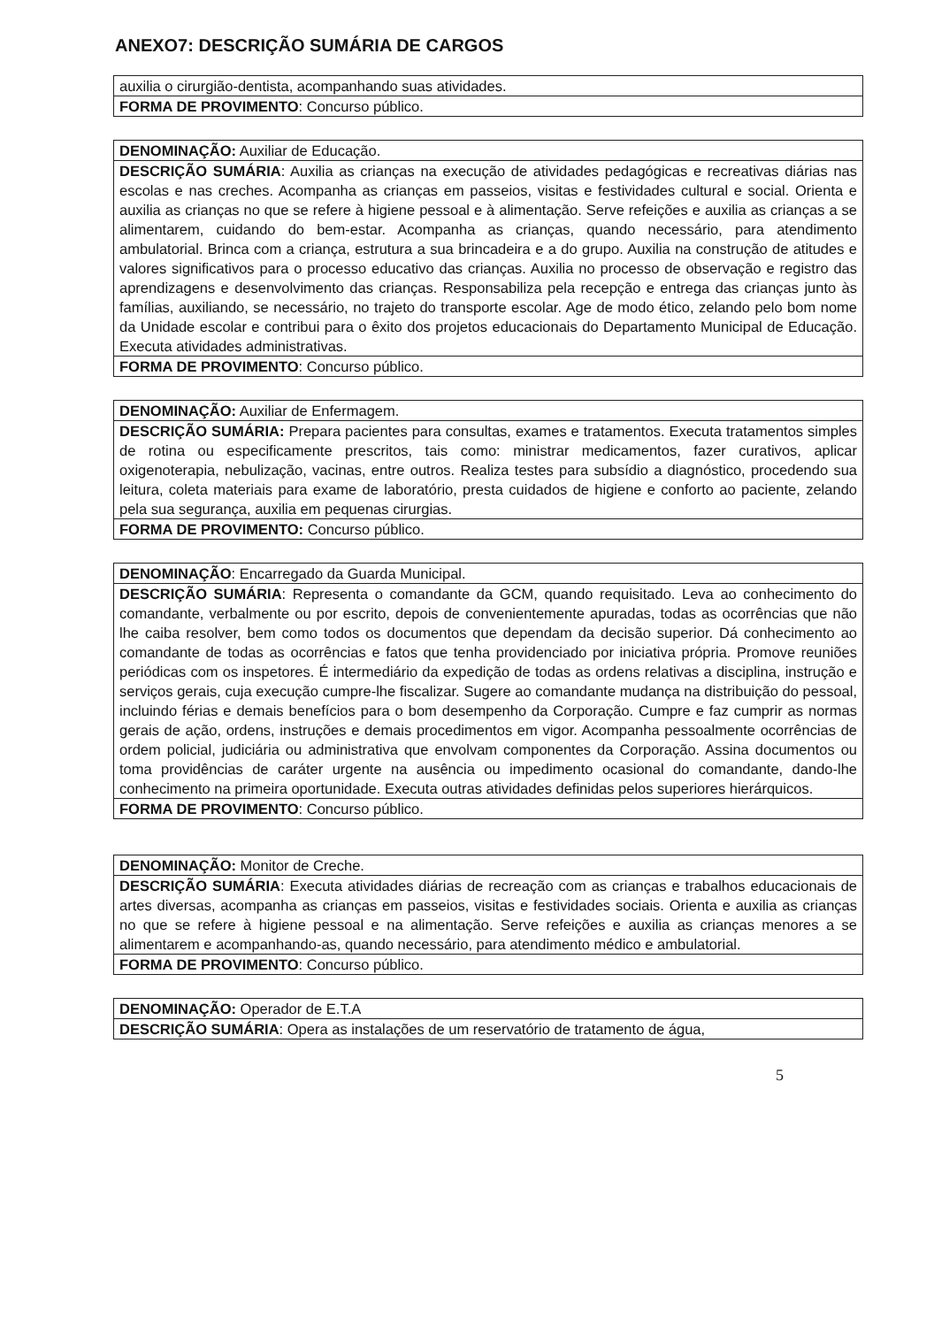ANEXO7: DESCRIÇÃO SUMÁRIA DE CARGOS
| auxilia o cirurgião-dentista, acompanhando suas atividades. |
| FORMA DE PROVIMENTO : Concurso público. |
| DENOMINAÇÃO: Auxiliar de Educação. |
| DESCRIÇÃO SUMÁRIA : Auxilia as crianças na execução de atividades pedagógicas e recreativas diárias nas escolas e nas creches. Acompanha as crianças em passeios, visitas e festividades cultural e social. Orienta e auxilia as crianças no que se refere à higiene pessoal e à alimentação. Serve refeições e auxilia as crianças a se alimentarem, cuidando do bem-estar. Acompanha as crianças, quando necessário, para atendimento ambulatorial. Brinca com a criança, estrutura a sua brincadeira e a do grupo. Auxilia na construção de atitudes e valores significativos para o processo educativo das crianças. Auxilia no processo de observação e registro das aprendizagens e desenvolvimento das crianças. Responsabiliza pela recepção e entrega das crianças junto às famílias, auxiliando, se necessário, no trajeto do transporte escolar. Age de modo ético, zelando pelo bom nome da Unidade escolar e contribui para o êxito dos projetos educacionais do Departamento Municipal de Educação. Executa atividades administrativas. |
| FORMA DE PROVIMENTO : Concurso público. |
| DENOMINAÇÃO: Auxiliar de Enfermagem. |
| DESCRIÇÃO SUMÁRIA: Prepara pacientes para consultas, exames e tratamentos. Executa tratamentos simples de rotina ou especificamente prescritos, tais como: ministrar medicamentos, fazer curativos, aplicar oxigenoterapia, nebulização, vacinas, entre outros. Realiza testes para subsídio a diagnóstico, procedendo sua leitura, coleta materiais para exame de laboratório, presta cuidados de higiene e conforto ao paciente, zelando pela sua segurança, auxilia em pequenas cirurgias. |
| FORMA DE PROVIMENTO: Concurso público. |
| DENOMINAÇÃO : Encarregado da Guarda Municipal. |
| DESCRIÇÃO SUMÁRIA : Representa o comandante da GCM, quando requisitado. Leva ao conhecimento do comandante, verbalmente ou por escrito, depois de convenientemente apuradas, todas as ocorrências que não lhe caiba resolver, bem como todos os documentos que dependam da decisão superior. Dá conhecimento ao comandante de todas as ocorrências e fatos que tenha providenciado por iniciativa própria. Promove reuniões periódicas com os inspetores. É intermediário da expedição de todas as ordens relativas a disciplina, instrução e serviços gerais, cuja execução cumpre-lhe fiscalizar. Sugere ao comandante mudança na distribuição do pessoal, incluindo férias e demais benefícios para o bom desempenho da Corporação. Cumpre e faz cumprir as normas gerais de ação, ordens, instruções e demais procedimentos em vigor. Acompanha pessoalmente ocorrências de ordem policial, judiciária ou administrativa que envolvam componentes da Corporação. Assina documentos ou toma providências de caráter urgente na ausência ou impedimento ocasional do comandante, dando-lhe conhecimento na primeira oportunidade. Executa outras atividades definidas pelos superiores hierárquicos. |
| FORMA DE PROVIMENTO : Concurso público. |
| DENOMINAÇÃO: Monitor de Creche. |
| DESCRIÇÃO SUMÁRIA : Executa atividades diárias de recreação com as crianças e trabalhos educacionais de artes diversas, acompanha as crianças em passeios, visitas e festividades sociais. Orienta e auxilia as crianças no que se refere à higiene pessoal e na alimentação. Serve refeições e auxilia as crianças menores a se alimentarem e acompanhando-as, quando necessário, para atendimento médico e ambulatorial. |
| FORMA DE PROVIMENTO : Concurso público. |
| DENOMINAÇÃO: Operador de E.T.A |
| DESCRIÇÃO SUMÁRIA : Opera as instalações de um reservatório de tratamento de água, |
5